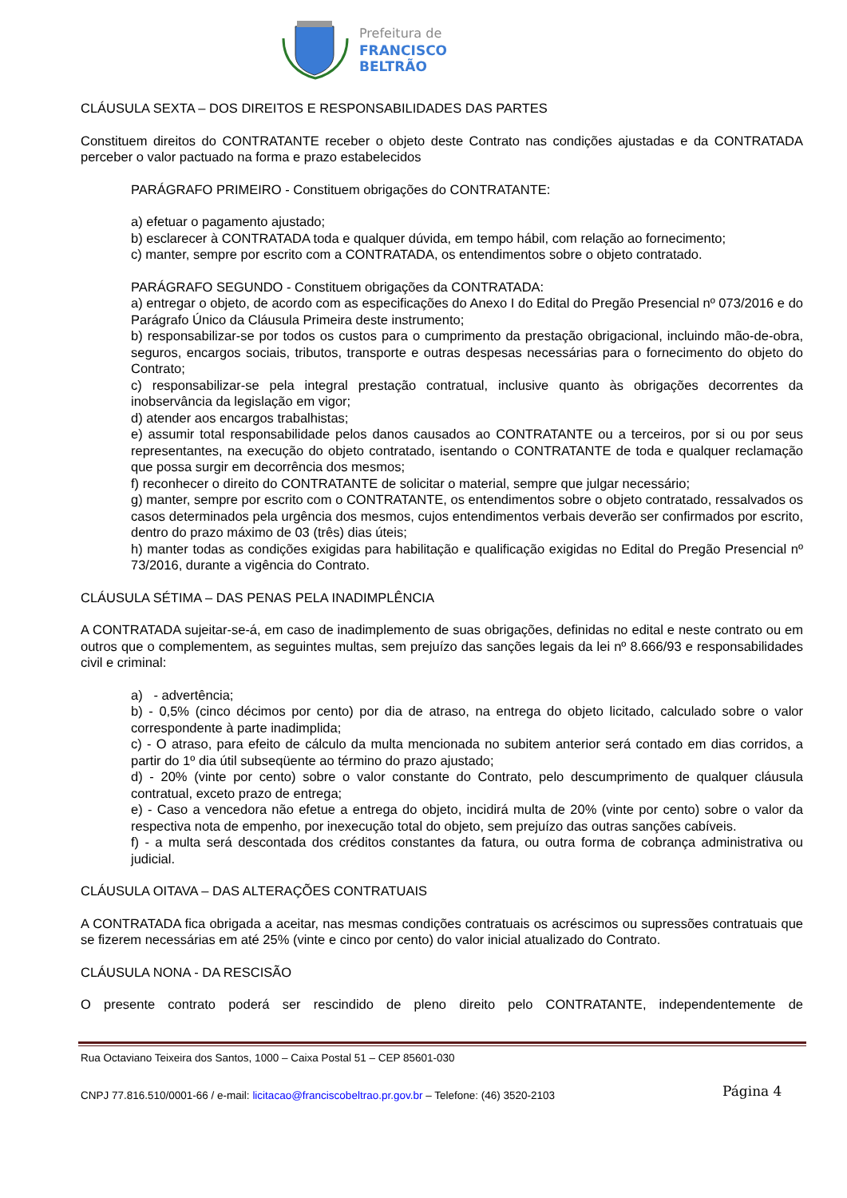Prefeitura de
FRANCISCO BELTRÃO
CLÁUSULA SEXTA – DOS DIREITOS E RESPONSABILIDADES DAS PARTES
Constituem direitos do CONTRATANTE receber o objeto deste Contrato nas condições ajustadas e da CONTRATADA perceber o valor pactuado na forma e prazo estabelecidos
PARÁGRAFO PRIMEIRO - Constituem obrigações do CONTRATANTE:
a) efetuar o pagamento ajustado;
b) esclarecer à CONTRATADA toda e qualquer dúvida, em tempo hábil, com relação ao fornecimento;
c) manter, sempre por escrito com a CONTRATADA, os entendimentos sobre o objeto contratado.
PARÁGRAFO SEGUNDO - Constituem obrigações da CONTRATADA:
a) entregar o objeto, de acordo com as especificações do Anexo I do Edital do Pregão Presencial nº 073/2016 e do Parágrafo Único da Cláusula Primeira deste instrumento;
b) responsabilizar-se por todos os custos para o cumprimento da prestação obrigacional, incluindo mão-de-obra, seguros, encargos sociais, tributos, transporte e outras despesas necessárias para o fornecimento do objeto do Contrato;
c) responsabilizar-se pela integral prestação contratual, inclusive quanto às obrigações decorrentes da inobservância da legislação em vigor;
d) atender aos encargos trabalhistas;
e) assumir total responsabilidade pelos danos causados ao CONTRATANTE ou a terceiros, por si ou por seus representantes, na execução do objeto contratado, isentando o CONTRATANTE de toda e qualquer reclamação que possa surgir em decorrência dos mesmos;
f) reconhecer o direito do CONTRATANTE de solicitar o material, sempre que julgar necessário;
g) manter, sempre por escrito com o CONTRATANTE, os entendimentos sobre o objeto contratado, ressalvados os casos determinados pela urgência dos mesmos, cujos entendimentos verbais deverão ser confirmados por escrito, dentro do prazo máximo de 03 (três) dias úteis;
h) manter todas as condições exigidas para habilitação e qualificação exigidas no Edital do Pregão Presencial nº 73/2016, durante a vigência do Contrato.
CLÁUSULA SÉTIMA – DAS PENAS PELA INADIMPLÊNCIA
A CONTRATADA sujeitar-se-á, em caso de inadimplemento de suas obrigações, definidas no edital e neste contrato ou em outros que o complementem, as seguintes multas, sem prejuízo das sanções legais da lei nº 8.666/93 e responsabilidades civil e criminal:
a) - advertência;
b) - 0,5% (cinco décimos por cento) por dia de atraso, na entrega do objeto licitado, calculado sobre o valor correspondente à parte inadimplida;
c) - O atraso, para efeito de cálculo da multa mencionada no subitem anterior será contado em dias corridos, a partir do 1º dia útil subseqüente ao término do prazo ajustado;
d) - 20% (vinte por cento) sobre o valor constante do Contrato, pelo descumprimento de qualquer cláusula contratual, exceto prazo de entrega;
e) - Caso a vencedora não efetue a entrega do objeto, incidirá multa de 20% (vinte por cento) sobre o valor da respectiva nota de empenho, por inexecução total do objeto, sem prejuízo das outras sanções cabíveis.
f) - a multa será descontada dos créditos constantes da fatura, ou outra forma de cobrança administrativa ou judicial.
CLÁUSULA OITAVA – DAS ALTERAÇÕES CONTRATUAIS
A CONTRATADA fica obrigada a aceitar, nas mesmas condições contratuais os acréscimos ou supressões contratuais que se fizerem necessárias em até 25% (vinte e cinco por cento) do valor inicial atualizado do Contrato.
CLÁUSULA NONA - DA RESCISÃO
O presente contrato poderá ser rescindido de pleno direito pelo CONTRATANTE, independentemente de
Rua Octaviano Teixeira dos Santos, 1000 – Caixa Postal 51 – CEP 85601-030
CNPJ 77.816.510/0001-66 / e-mail: licitacao@franciscobeltrao.pr.gov.br – Telefone: (46) 3520-2103
Página 4